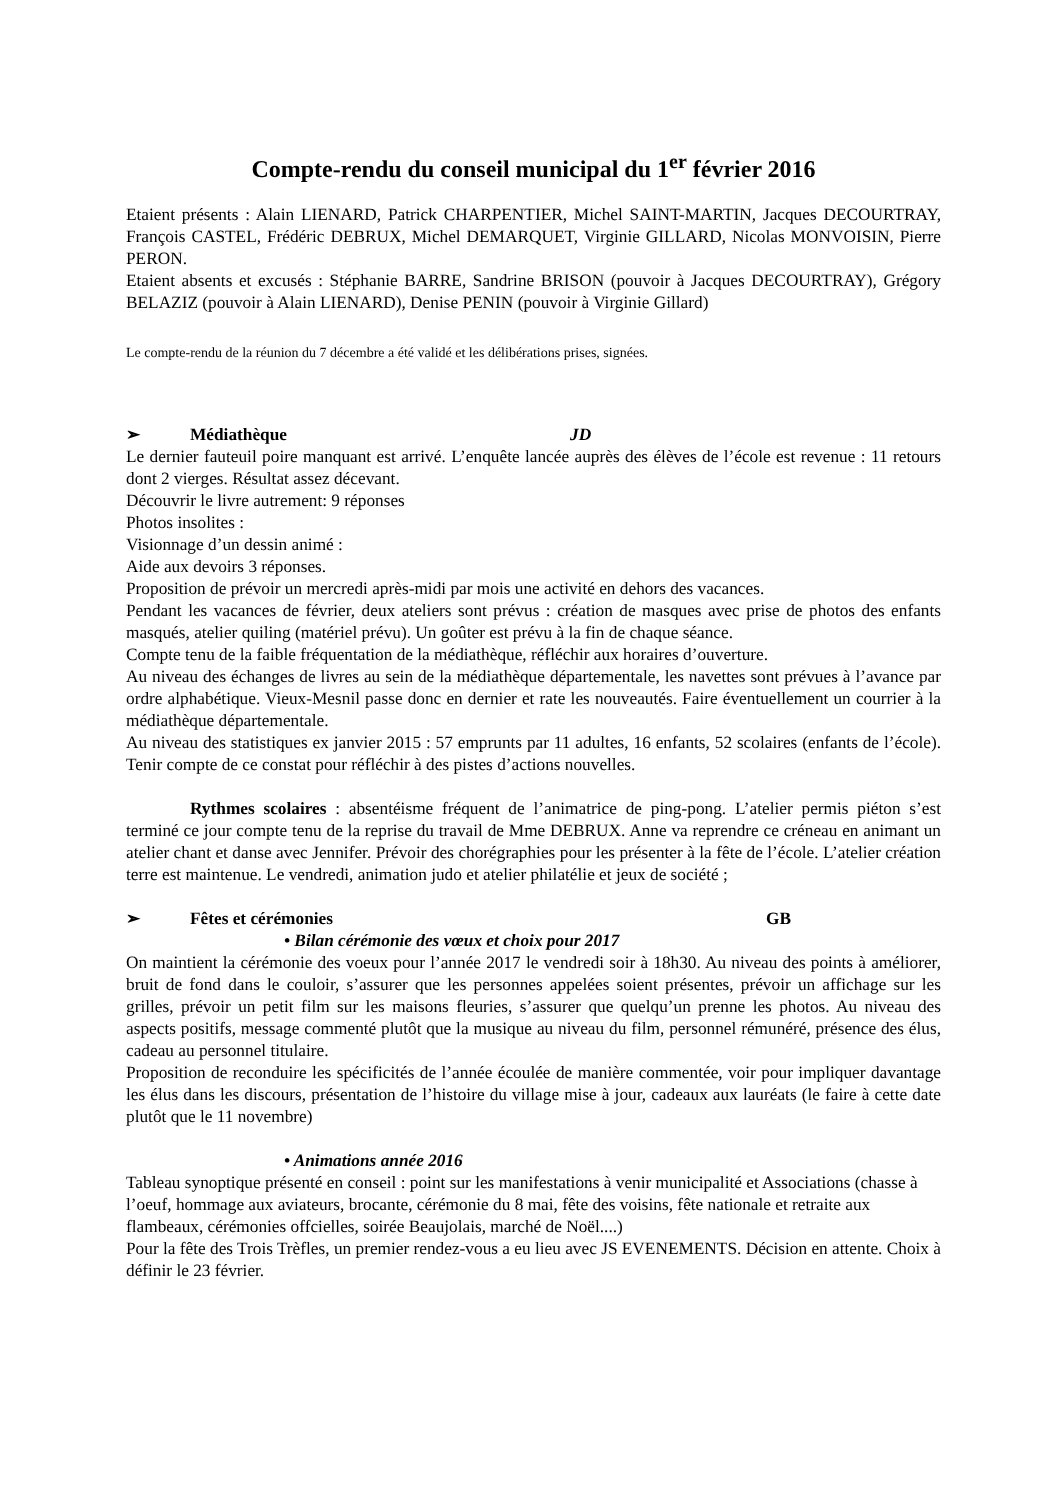Compte-rendu du conseil municipal du 1<sup>er</sup> février 2016
Etaient présents : Alain LIENARD, Patrick CHARPENTIER, Michel SAINT-MARTIN, Jacques DECOURTRAY, François CASTEL, Frédéric DEBRUX, Michel DEMARQUET, Virginie GILLARD, Nicolas MONVOISIN, Pierre PERON.
Etaient absents et excusés : Stéphanie BARRE, Sandrine BRISON (pouvoir à Jacques DECOURTRAY), Grégory BELAZIZ (pouvoir à Alain LIENARD), Denise PENIN (pouvoir à Virginie Gillard)
Le compte-rendu de la réunion du 7 décembre a été validé et les délibérations prises, signées.
➢ Médiathèque JD
Le dernier fauteuil poire manquant est arrivé. L’enquête lancée auprès des élèves de l’école est revenue : 11 retours dont 2 vierges. Résultat assez décevant.
Découvrir le livre autrement: 9 réponses
Photos insolites :
Visionnage d’un dessin animé :
Aide aux devoirs 3 réponses.
Proposition de prévoir un mercredi après-midi par mois une activité en dehors des vacances.
Pendant les vacances de février, deux ateliers sont prévus : création de masques avec prise de photos des enfants masqués, atelier quiling (matériel prévu). Un goûter est prévu à la fin de chaque séance.
Compte tenu de la faible fréquentation de la médiathèque, réfléchir aux horaires d’ouverture.
Au niveau des échanges de livres au sein de la médiathèque départementale, les navettes sont prévues à l’avance par ordre alphabétique. Vieux-Mesnil passe donc en dernier et rate les nouveautés. Faire éventuellement un courrier à la médiathèque départementale.
Au niveau des statistiques ex janvier 2015 : 57 emprunts par 11 adultes, 16 enfants, 52 scolaires (enfants de l’école). Tenir compte de ce constat pour réfléchir à des pistes d’actions nouvelles.
Rythmes scolaires : absentéisme fréquent de l’animatrice de ping-pong. L’atelier permis piéton s’est terminé ce jour compte tenu de la reprise du travail de Mme DEBRUX. Anne va reprendre ce créneau en animant un atelier chant et danse avec Jennifer. Prévoir des chorégraphies pour les présenter à la fête de l’école. L’atelier création terre est maintenue. Le vendredi, animation judo et atelier philatélie et jeux de société ;
➢ Fêtes et cérémonies GB
• Bilan cérémonie des vœux et choix pour 2017
On maintient la cérémonie des voeux pour l’année 2017 le vendredi soir à 18h30. Au niveau des points à améliorer, bruit de fond dans le couloir, s’assurer que les personnes appelées soient présentes, prévoir un affichage sur les grilles, prévoir un petit film sur les maisons fleuries, s’assurer que quelqu’un prenne les photos. Au niveau des aspects positifs, message commenté plutôt que la musique au niveau du film, personnel rémunéré, présence des élus, cadeau au personnel titulaire.
Proposition de reconduire les spécificités de l’année écoulée de manière commentée, voir pour impliquer davantage les élus dans les discours, présentation de l’histoire du village mise à jour, cadeaux aux lauréats (le faire à cette date plutôt que le 11 novembre)
• Animations année 2016
Tableau synoptique présenté en conseil : point sur les manifestations à venir municipalité et Associations (chasse à l’oeuf, hommage aux aviateurs, brocante, cérémonie du 8 mai, fête des voisins, fête nationale et retraite aux flambeaux, cérémonies offcielles, soirée Beaujolais, marché de Noël....)
Pour la fête des Trois Trèfles, un premier rendez-vous a eu lieu avec JS EVENEMENTS. Décision en attente. Choix à définir le 23 février.